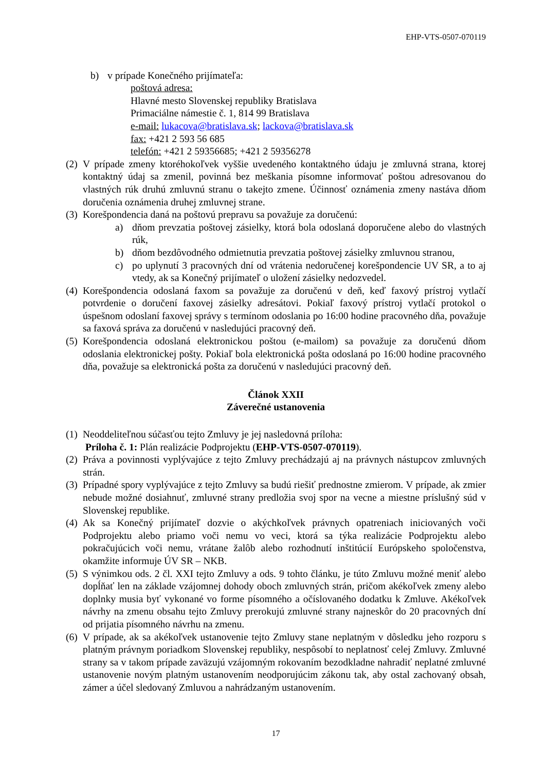EHP-VTS-0507-070119
b) v prípade Konečného prijímateľa:
poštová adresa:
Hlavné mesto Slovenskej republiky Bratislava
Primaciálne námestie č. 1, 814 99 Bratislava
e-mail: lukacova@bratislava.sk; lackova@bratislava.sk
fax: +421 2 593 56 685
telefón: +421 2 59356685; +421 2 59356278
(2) V prípade zmeny ktoréhokoľvek vyššie uvedeného kontaktného údaju je zmluvná strana, ktorej kontaktný údaj sa zmenil, povinná bez meškania písomne informovať poštou adresovanou do vlastných rúk druhú zmluvnú stranu o takejto zmene. Účinnosť oznámenia zmeny nastáva dňom doručenia oznámenia druhej zmluvnej strane.
(3) Korešpondencia daná na poštovú prepravu sa považuje za doručenú:
a) dňom prevzatia poštovej zásielky, ktorá bola odoslaná doporučene alebo do vlastných rúk,
b) dňom bezdôvodného odmietnutia prevzatia poštovej zásielky zmluvnou stranou,
c) po uplynutí 3 pracovných dní od vrátenia nedoručenej korešpondencie UV SR, a to aj vtedy, ak sa Konečný prijímateľ o uložení zásielky nedozvedel.
(4) Korešpondencia odoslaná faxom sa považuje za doručenú v deň, keď faxový prístroj vytlačí potvrdenie o doručení faxovej zásielky adresátovi. Pokiaľ faxový prístroj vytlačí protokol o úspešnom odoslaní faxovej správy s termínom odoslania po 16:00 hodine pracovného dňa, považuje sa faxová správa za doručenú v nasledujúci pracovný deň.
(5) Korešpondencia odoslaná elektronickou poštou (e-mailom) sa považuje za doručenú dňom odoslania elektronickej pošty. Pokiaľ bola elektronická pošta odoslaná po 16:00 hodine pracovného dňa, považuje sa elektronická pošta za doručenú v nasledujúci pracovný deň.
Článok XXII
Záverečné ustanovenia
(1) Neoddeliteľnou súčasťou tejto Zmluvy je jej nasledovná príloha:
Príloha č. 1: Plán realizácie Podprojektu (EHP-VTS-0507-070119).
(2) Práva a povinnosti vyplývajúce z tejto Zmluvy prechádzajú aj na právnych nástupcov zmluvných strán.
(3) Prípadné spory vyplývajúce z tejto Zmluvy sa budú riešiť prednostne zmierom. V prípade, ak zmier nebude možné dosiahnuť, zmluvné strany predložia svoj spor na vecne a miestne príslušný súd v Slovenskej republike.
(4) Ak sa Konečný prijímateľ dozvie o akýchkoľvek právnych opatreniach iniciovaných voči Podprojektu alebo priamo voči nemu vo veci, ktorá sa týka realizácie Podprojektu alebo pokračujúcich voči nemu, vrátane žalôb alebo rozhodnutí inštitúcií Európskeho spoločenstva, okamžite informuje ÚV SR – NKB.
(5) S výnimkou ods. 2 čl. XXI tejto Zmluvy a ods. 9 tohto článku, je túto Zmluvu možné meniť alebo dopĺňať len na základe vzájomnej dohody oboch zmluvných strán, pričom akékoľvek zmeny alebo doplnky musia byť vykonané vo forme písomného a očíslovaného dodatku k Zmluve. Akékoľvek návrhy na zmenu obsahu tejto Zmluvy prerokujú zmluvné strany najneskôr do 20 pracovných dní od prijatia písomného návrhu na zmenu.
(6) V prípade, ak sa akékoľvek ustanovenie tejto Zmluvy stane neplatným v dôsledku jeho rozporu s platným právnym poriadkom Slovenskej republiky, nespôsobí to neplatnosť celej Zmluvy. Zmluvné strany sa v takom prípade zaväzujú vzájomným rokovaním bezodkladne nahradiť neplatné zmluvné ustanovenie novým platným ustanovením neodporujúcim zákonu tak, aby ostal zachovaný obsah, zámer a účel sledovaný Zmluvou a nahrádzaným ustanovením.
17